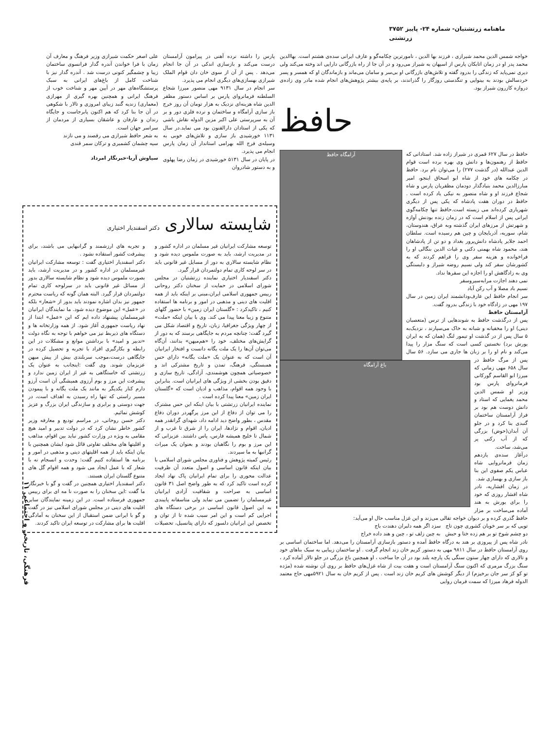ماهنامه زرتشتیان- شماره ۲۴- پاییز ۳۷۵۲ زرتشتی
خواجه شمس الدین محمد شیرازی ، فرزند بها الدین ، نامورترین چکامه‌گو و عارف ایرانی سده‌ی هشتم است. بهاالدین محمد پدر او در زمان اتابکان پارس از اسپهان به شیراز می‌رود و در آن جا از راه بازرگانی دارایی اند وخته می‌کند ولی دیری نمی‌پاید که زندگی را بدرود گفته و تلاش‌های بازرگانی او بی‌سر و سامان می‌ماند و بازماندگان او که همسر و پسر خردسالش بودند به بینوایی و تنگدستی روزگار را گذراندند، بر پایه‌ی بیشتر پژوهش‌های انجام شده مادر وی زاده‌ی دروازه کازرون شیراز بود.
حافظ
آرامگاه حافظ
حافظ در سال ۶۲۷ قمری در شیراز زاده شد. استادانی که حافظ از رهنمون‌ها و دانش وی بهره برده است قوام الدین عبدالله (در گذشت ۲۷۷) را می‌توان نام برد. حافظ در چکامه های خود از شاه ابو اسحاق اینجو، امیر مبارزالدین محمد بنیادگذار دودمان مظفریان پارس و شاه شجاع فرزند او و شاه منصور به نیکی یاد کرده است . حافظ در دوران هفت پادشاه که یکی پس از دیگری شهریاری کرده‌اند می زیسته است.حافظ تنها چکامه‌گوی ایرانی پس از اسلام است که در زمان زنده بودنش آوازه و شهرتش از مرزهای ایران گذشته وبه عراق، هندوستان، شام، سوریه، آذربایجان و چین هم رسیده است. سلطان احمد جلایر پادشاه دانش‌پرور بغداد و دو تن از پادشاهان هند، محمود شاه بهمنی دکنی و غیاث الدین بنگالی او را فراخوانده و هزینه سفر وی را فراهم کردند که به کشورشان سفر کند ولی نسیم روضه شیراز و دلبستگی وی به زادگاهش او را اجازه این سفرها نداد.
باغ آرامگاه
نمی دهند اجازت مرابه‌سیروسفر
نسیم باد مصلا و آب رکن آباد
سر انجام حافظ این عارف‌ودانشمند ایران زمین در سال ۱۹۷ مهی در زادگاه خود با زندگی بدرود گفت.
آرامستان حافظ
پس از درگذشت حافظ به شوندهایی از ترس (متعصبان دینی) او را مخفیانه و شبانه به خاک می‌سپارند ، نزدیک‌به ۵ سال پس از در گذشت او تیمور لنگ (همان که به ایران یورش برد) نخستین کسی است که سنگ مزار را پیدا می‌کند و نام او را بر زبان ها جاری می سازد. ۵۶ سال پس از مرگ حافظ در سال ۶۵۸ مهی زمانی که میرزا ابو القاسم گورکانی فرمانروای پارس بود وزیر او شمس الدین محمد یغمایی که استاد و دانش دوست هم بود بر فراز آرامستان ساختمان گنبدی بنا کرد و در جلو آن آبدان(حوض) بزرگی که از آب رکنی پر می‌شد، ساخت.
درآغاز سده‌ی یازدهم زمان فرمانروایی شاه عباس یکم صفوی این بنا باز سازی و بهسازی شد.
در زمان افشاریه، نادر شاه افشار روزی که خود را برای یورش به هند آماده می‌ساخت بر مزار حافظ گذری کرده و بر دیوان خواجه تفالی می‌زند و این غزل مناسب حال او می‌آید:
تویی که بر سر خوبان کشوری چون تاج سزد اگر همه دلبران دهندت باج
دو چشم شوخ تو بر هم زده ختا و حبش به چین زلف تو ، چین و هند داده خراج
نادر شاه پس از پیروزی بر هند به درگاه حافظ آمده و دستور بازسازی آرامستان را می‌دهد. اما ساختمان اساسی بر روی آرامستان حافظ در سال ۹۸۱۱ مهی به دستور کریم خان زند انجام گرفت . او ساختمان زیبایی به سبک بناهای خود و تالاری که دارای چهار ستون سنگی یک پارچه بلند بود در آن جا ساخت ، او همچنین باغ بزرگی در جلو تالار آماده کرد ، سنگ بزرگ مرمری که اکنون سنگ آرامستان است و هفت بیت از شاه غزل‌های حافظ بر روی آن نوشته شده (مژده تو کو کز سر جان برخیزم) از دیگر کوشش های کریم خان زند است . پس از کریم خان به سال ۵۹۲۱مهی حاج معتمد الدوله فرهاد میرزا که سمت فرمان روایی
پارس را داشته نرده آهنی در پیرامون آرامستان درست می‌کند و بازسازی اندکی در آن جا انجام می‌دهد . پس از آن از سوی خان دان قوام الملک شیرازی بهسازی‌های دیگری انجام می پذیرد.
سر انجام در سال ۹۱۳۱ مهی منصور میرزا شجاع السلطنه فرمانروای پارس بر اساس دستور مظفر الدین شاه هزینه‌ای نزدیک به هزار تومان آن روز خرج باز سازی آرامگاه و ساختمان و نرده فلزی دور و بر آن به سرپرستی علی اکبر مزین الدوله نقاش باشی که یکی از استادان دارالفنون بود می نماید.در سال ۱۱۳۱ خورشیدی باز سازی و تلاش‌های خوبی به وسیله‌ی فرج الله بهرامی استاندار آن زمان پارس انجام می پذیرد.
در پایان در سال ۵۱۳۱ خورشیدی در زمان رضا پهلوی و به دستور شادروان
علی اصغر حکمت شیرازی وزیر فرهنگ و معارف آن زمان با فرا خواندن آندره گدار فرانسوی ساختمان زیبا و چشمگیر کنونی درست شد . آندره گدار نیز با شناخت کامل از باغ‌های ایرانی به سبک پرستشگاه‌های مهر در آیین مهر و شناخت خوب از فرهنگ ایرانی و همچنین بهره گیری از مهرازی (معماری) زندیه گنبد زیبای امروزی و تالار با شکوهی در آن جا بنا کرد که هم اکنون پابرجاست و جایگاه رندان و عارفان و عاشقان بسیاری از مردمان از سراسر جهان است.
به شعر حافظ شیرازی می رقصند و می نازند
سیه چشمان کشمیری و ترکان سمر قندی
سیاوش آریا-خبرنگار امرداد
فرهنگی، تاریخی و اجتماعی ۱۱
شایسته سالاری دکتر اسفندیار اختیاری
توسعه مشارکت ایرانیان غیر مسلمان در اداره کشور و در مدیریت ارشد، باید به صورت ملموس دیده شود و نظام شایسته سالاری به دور از مسایل غیر قانونی باید در سر لوحه کاری تمام دولتمردان قرار گیرد.
دکتر اسفندیار اختیاری نماینده زرتشتیان در مجلس شورای اسلامی در حمایت از سخنان دکتر روحانی رییس جمهوری اسلامی ایران،مبنی بر اینکه باید از همه اقلیت های دینی و مذهبی در امور و برنامه ها استفاده کنیم ، تاکیدکرد : «گلستان ایران زمین» با حضور گلهای متنوع و زیبا معنا پیدا می کند. وی با بیان اینکه «ملت» از چهار ویژگی جغرافیا، زبان، تاریخ و اقتصاد شکل می گیرد گفت: چنانچه مردم به جایگاهی برسند که به دور از گرایش‌های مختلف، خود را «هم‌میهن» بدانند، آن‌گاه می‌توان آن‌ها را یک ملت یگانه دانست و افتخار ایرانیان آن است که به عنوان یک «ملت یگانه» دارای حس همبستگی، فرهنگ، تمدن و تاریخ مشترکی اند و خصوصیاتی همچون هوشمندی، آزادگی، تاریخ سازی و دقیق بودن بخشی از ویژگی های ایرانیان است. بنابراین با وجود همه اقوام، مذاهب و ادیان است که «گلستان ایران زمین» معنا پیدا کرده است .
نماینده ایرانیان زرتشتی با بیان اینکه این حس مشترک را می توان از دفاع از این مرز پرگهردر دوران دفاع مقدس ، بطور واضح دید ادامه داد، شهدای گرانقدر همه ادیان، اقوام و نژادها، ایران را از شرق تا غرب و از شمال تا خلیج همیشه فارس، پاس داشتند. عزیزانی که این مرز و بوم را نگاهبان بودند و بعنوان یک میراث گرانبها به ما سپردند.
رئیس کمیته پژوهش و فناوری مجلس شورای اسلامی با بیان اینکه قانون اساسی و اصول متعدد آن ظرفیت عدالت محوری را برای تمام ایرانیان پاک نهاد ایجاد کرده است تاکید کرد که به طور واضح اصل ۳۱ قانون اساسی به صراحت و شفافیت آزادی ایرانیان غیرمسلمان را تضمین می نماید ولی متاسفانه پایبندی به این اصول قانون اساسی در برخی دستگاه های اجرایی کم است و این امر سبب شده تا از توان و تخصص این ایرانیان دلسوز که دارای پتانسیل، تحصیلات و تجربه های ارزشمند و گرانبهایی می باشند، برای پیشرفت کشور استفاده نشود .
دکتر اسفندیار اختیاری گفت : توسعه مشارکت ایرانیان غیرمسلمان در اداره کشور و در مدیریت ارشد، باید بصورت ملموس دیده شود و نظام شایسته سالاری بدور از مسائل غیر قانونی باید در سرلوحه کاری تمام دولتمردان قرار گیرد. البته همان گونه که ریاست محترم جمهور نیز بدان اشاره نمودند باید بدور از «شعار» بلکه در «عمل» این موضوع دیده شود. ما نمایندگان ایرانیان غیرمسلمان پیشنهاد داده ایم که این «عمل» ابتدا از نهاد ریاست جمهوری آغاز شود. از همه وزارتخانه ها و دستگاه های ذیربط نیز می خواهم با توجه به نگاه دولت «تدبیر و امید» با برداشتن موانع و مشکلات در این رابطه و بکارگیری افراد با تجربه و تحصیل کرده در جایگاهی درست،موجب سربلندی بیش از پیش میهن عزیزمان شوند. وی گفت :اینجانب به عنوان یک زرتشتی که خاستگاهی به غیر از ایران زمین ندارد و پیشرفت این مرز و بوم آرزوی همیشگی آن است آرزو دارم کنار یکدیگر به مانند یک ملت یگانه و با پیمودن مسیر راستی که تنها راه رسیدن به اهداف است، در جهت دوستی و برابری و سازندگی ایران بزرگ و عزیز کوشش نمائیم.
دکتر حسن روحانی، در مراسم تودیع و معارفه وزیر کشور خاطر نشان کرد که در دولت تدبیر و امید هیچ مقامی به ویژه در وزارت کشور نباید بین اقوام، مذاهب و اقلیتها های مختلف تفاوتی قائل شود ایشان همچنین با بیان اینکه باید از همه اقلیتهای دینی و مذهبی در امور و برنامه ها استفاده کنیم گفت: وحدت و انسجام نه با شعار که با عمل ایجاد می شود و همه اقوام گل های متنوع گلستان ایران هستند.
دکتر اسفندیار اختیاری همچنین در گفت و گو با خبرنگار ما گفت :این سخنان را به صورت نا مه ای برای رییس جمهوری فرستاده است. در این زمینه نمایندگان سایر اقلیت های دینی در مجلس شورای اسلامی نیز در گفت و گو با ایرانی ضمن استقبال از این سخنان به آمادگی اقلیت ها برای مشارکت در توسعه ایران تاکید کردند.